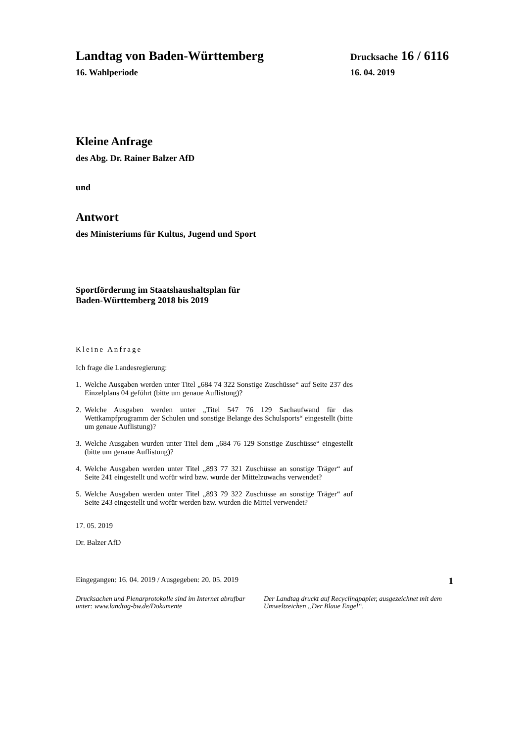Landtag von Baden-Württemberg Drucksache 16 / 6116
16. Wahlperiode 16. 04. 2019
Kleine Anfrage
des Abg. Dr. Rainer Balzer AfD
und
Antwort
des Ministeriums für Kultus, Jugend und Sport
Sportförderung im Staatshaushaltsplan für
Baden-Württemberg 2018 bis 2019
Kleine Anfrage
Ich frage die Landesregierung:
1. Welche Ausgaben werden unter Titel „684 74 322 Sonstige Zuschüsse“ auf Seite 237 des Einzelplans 04 geführt (bitte um genaue Auflistung)?
2. Welche Ausgaben werden unter „Titel 547 76 129 Sachaufwand für das Wettkampfprogramm der Schulen und sonstige Belange des Schulsports“ eingestellt (bitte um genaue Auflistung)?
3. Welche Ausgaben wurden unter Titel dem „684 76 129 Sonstige Zuschüsse“ eingestellt (bitte um genaue Auflistung)?
4. Welche Ausgaben werden unter Titel „893 77 321 Zuschüsse an sonstige Träger“ auf Seite 241 eingestellt und wofür wird bzw. wurde der Mittelzuwachs verwendet?
5. Welche Ausgaben werden unter Titel „893 79 322 Zuschüsse an sonstige Träger“ auf Seite 243 eingestellt und wofür werden bzw. wurden die Mittel verwendet?
17. 05. 2019
Dr. Balzer AfD
Eingegangen: 16. 04. 2019 / Ausgegeben: 20. 05. 2019 1
Drucksachen und Plenarprotokolle sind im Internet abrufbar unter: www.landtag-bw.de/Dokumente
Der Landtag druckt auf Recyclingpapier, ausgezeichnet mit dem Umweltzeichen „Der Blaue Engel“.